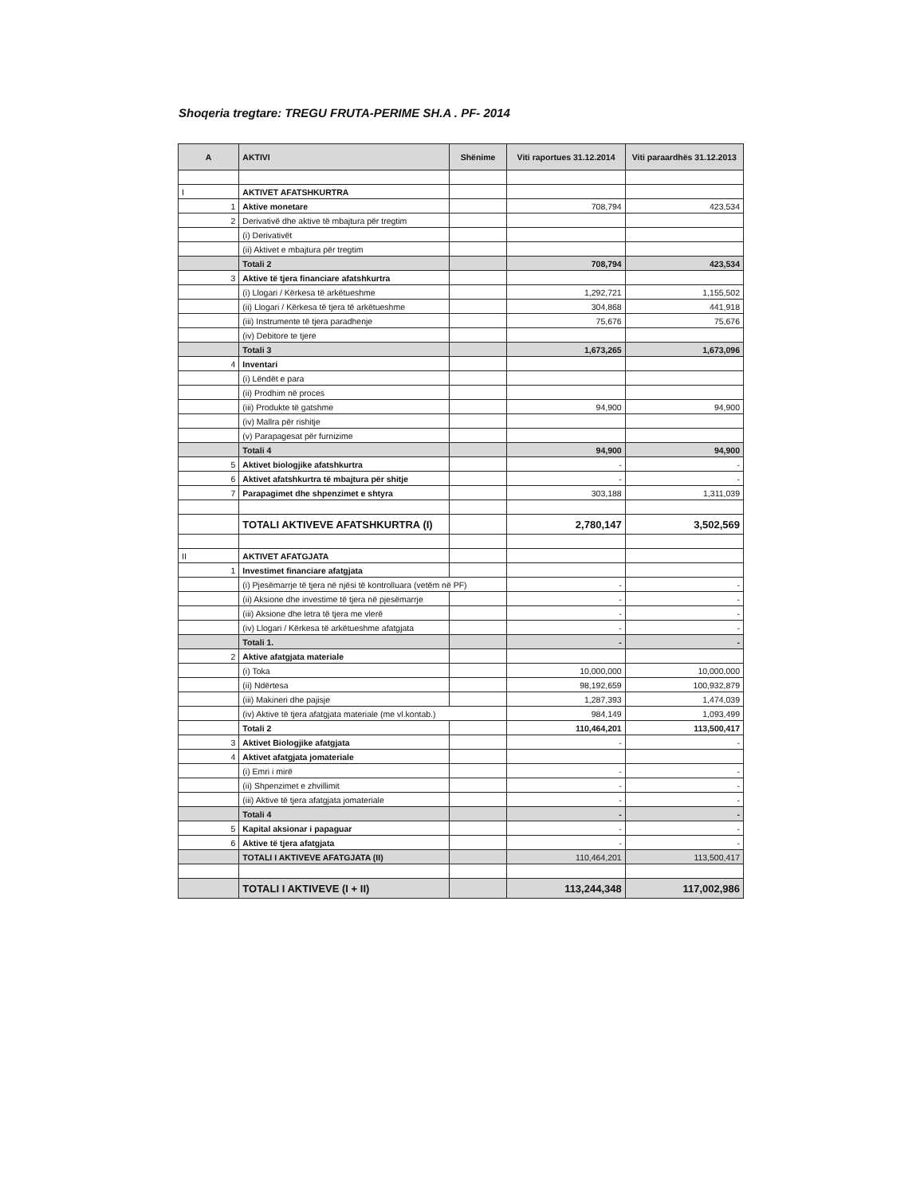Shoqeria tregtare: TREGU FRUTA-PERIME SH.A . PF- 2014
| A | AKTIVI | Shënime | Viti raportues 31.12.2014 | Viti paraardhës 31.12.2013 |
| --- | --- | --- | --- | --- |
| I | AKTIVET AFATSHKURTRA | | | |
| 1 | Aktive monetare | | 708,794 | 423,534 |
| 2 | Derivativë dhe aktive të mbajtura për tregtim | | | |
| | (i) Derivativët | | | |
| | (ii) Aktivet e mbajtura për tregtim | | | |
| | Totali 2 | | 708,794 | 423,534 |
| 3 | Aktive të tjera financiare afatshkurtra | | | |
| | (i) Llogari / Kërkesa të arkëtueshme | | 1,292,721 | 1,155,502 |
| | (ii) Llogari / Kërkesa të tjera të arkëtueshme | | 304,868 | 441,918 |
| | (iii) Instrumente të tjera paradhenje | | 75,676 | 75,676 |
| | (iv) Debitore te tjere | | | |
| | Totali 3 | | 1,673,265 | 1,673,096 |
| 4 | Inventari | | | |
| | (i) Lëndët e para | | | |
| | (ii) Prodhim në proces | | | |
| | (iii) Produkte të gatshme | | 94,900 | 94,900 |
| | (iv) Mallra për rishitje | | | |
| | (v) Parapagesat për furnizime | | | |
| | Totali 4 | | 94,900 | 94,900 |
| 5 | Aktivet biologjike afatshkurtra | | - | - |
| 6 | Aktivet afatshkurtra të mbajtura për shitje | | - | - |
| 7 | Parapagimet dhe shpenzimet e shtyra | | 303,188 | 1,311,039 |
| | TOTALI AKTIVEVE AFATSHKURTRA (I) | | 2,780,147 | 3,502,569 |
| II | AKTIVET AFATGJATA | | | |
| 1 | Investimet financiare afatgjata | | | |
| | (i) Pjesëmarrje të tjera në njësi të kontrolluara (vetëm në PF) | | - | - |
| | (ii) Aksione dhe investime të tjera në pjesëmarrje | | - | - |
| | (iii) Aksione dhe letra të tjera me vlerë | | - | - |
| | (iv) Llogari / Kërkesa të arkëtueshme afatgjata | | - | - |
| | Totali 1. | | - | - |
| 2 | Aktive afatgjata materiale | | | |
| | (i) Toka | | 10,000,000 | 10,000,000 |
| | (ii) Ndërtesa | | 98,192,659 | 100,932,879 |
| | (iii) Makineri dhe pajisje | | 1,287,393 | 1,474,039 |
| | (iv) Aktive të tjera afatgjata materiale (me vl.kontab.) | | 984,149 | 1,093,499 |
| | Totali 2 | | 110,464,201 | 113,500,417 |
| 3 | Aktivet Biologjike afatgjata | | - | - |
| 4 | Aktivet afatgjata jomateriale | | | |
| | (i) Emri i mirë | | - | - |
| | (ii) Shpenzimet e zhvillimit | | - | - |
| | (iii) Aktive të tjera afatgjata jomateriale | | - | - |
| | Totali 4 | | - | - |
| 5 | Kapital aksionar i papaguar | | - | - |
| 6 | Aktive të tjera afatgjata | | - | - |
| | TOTALI I AKTIVEVE AFATGJATA (II) | | 110,464,201 | 113,500,417 |
| | TOTALI I AKTIVEVE (I + II) | | 113,244,348 | 117,002,986 |